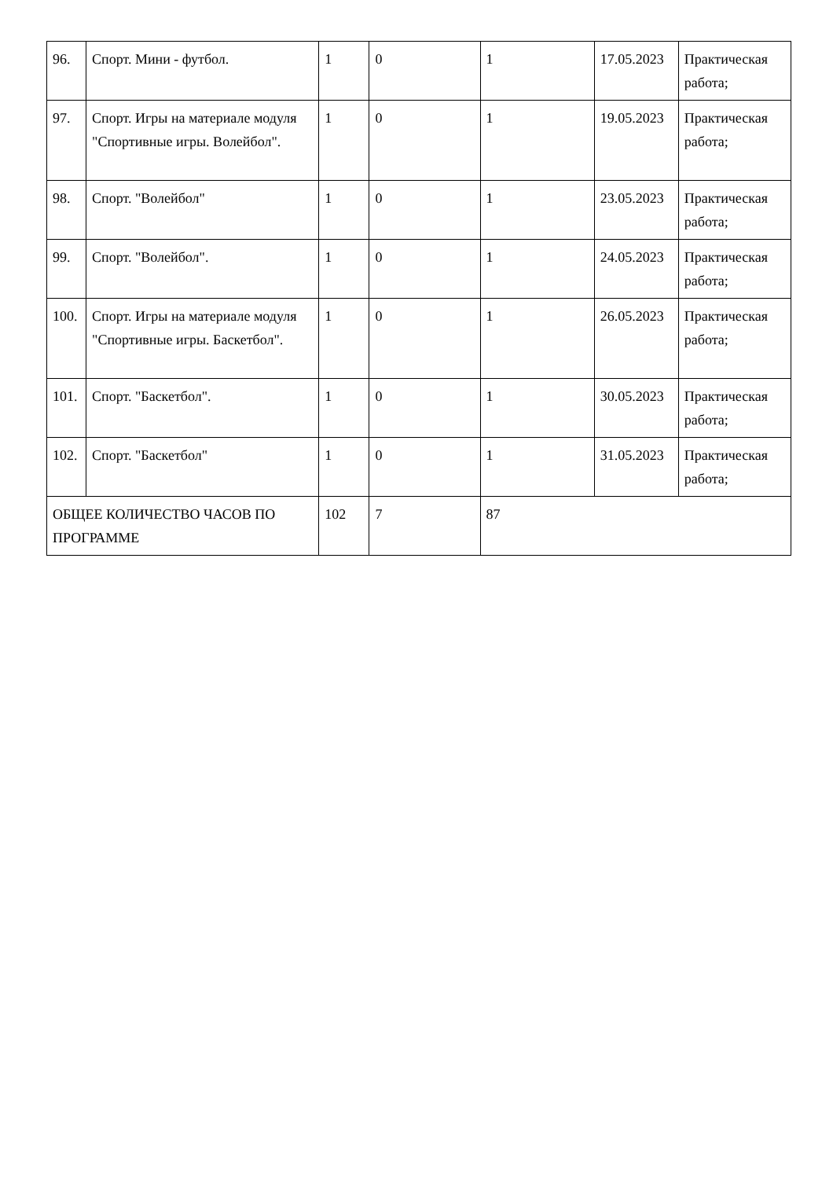| 96. | Спорт. Мини - футбол. | 1 | 0 | 1 | 17.05.2023 | Практическая работа; |
| 97. | Спорт. Игры на материале модуля "Спортивные игры. Волейбол". | 1 | 0 | 1 | 19.05.2023 | Практическая работа; |
| 98. | Спорт. "Волейбол" | 1 | 0 | 1 | 23.05.2023 | Практическая работа; |
| 99. | Спорт. "Волейбол". | 1 | 0 | 1 | 24.05.2023 | Практическая работа; |
| 100. | Спорт. Игры на материале модуля "Спортивные игры. Баскетбол". | 1 | 0 | 1 | 26.05.2023 | Практическая работа; |
| 101. | Спорт. "Баскетбол". | 1 | 0 | 1 | 30.05.2023 | Практическая работа; |
| 102. | Спорт. "Баскетбол" | 1 | 0 | 1 | 31.05.2023 | Практическая работа; |
| ОБЩЕЕ КОЛИЧЕСТВО ЧАСОВ ПО ПРОГРАММЕ | | 102 | 7 | 87 | | |